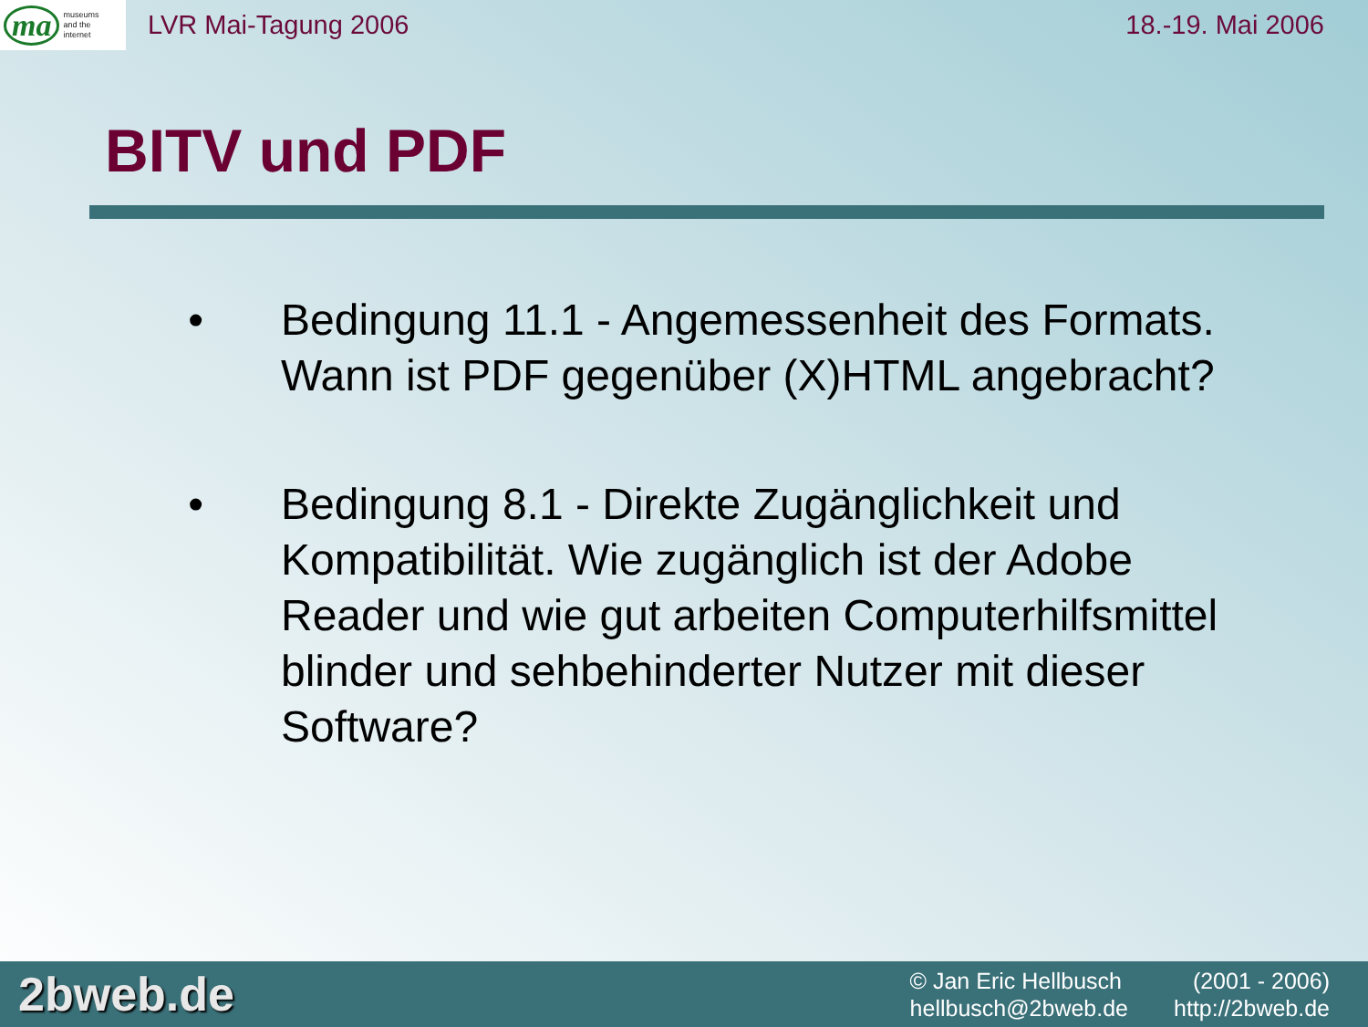ma museums
and the
internet
LVR Mai-Tagung 2006 18.-19. Mai 2006
BITV und PDF
• Bedingung 11.1 - Angemessenheit des Formats. Wann ist PDF gegenüber (X)HTML angebracht?
• Bedingung 8.1 - Direkte Zugänglichkeit und Kompatibilität. Wie zugänglich ist der Adobe Reader und wie gut arbeiten Computerhilfsmittel blinder und sehbehinderter Nutzer mit dieser Software?
2bweb.de
© Jan Eric Hellbusch (2001 - 2006) hellbusch@2bweb.de http://2bweb.de